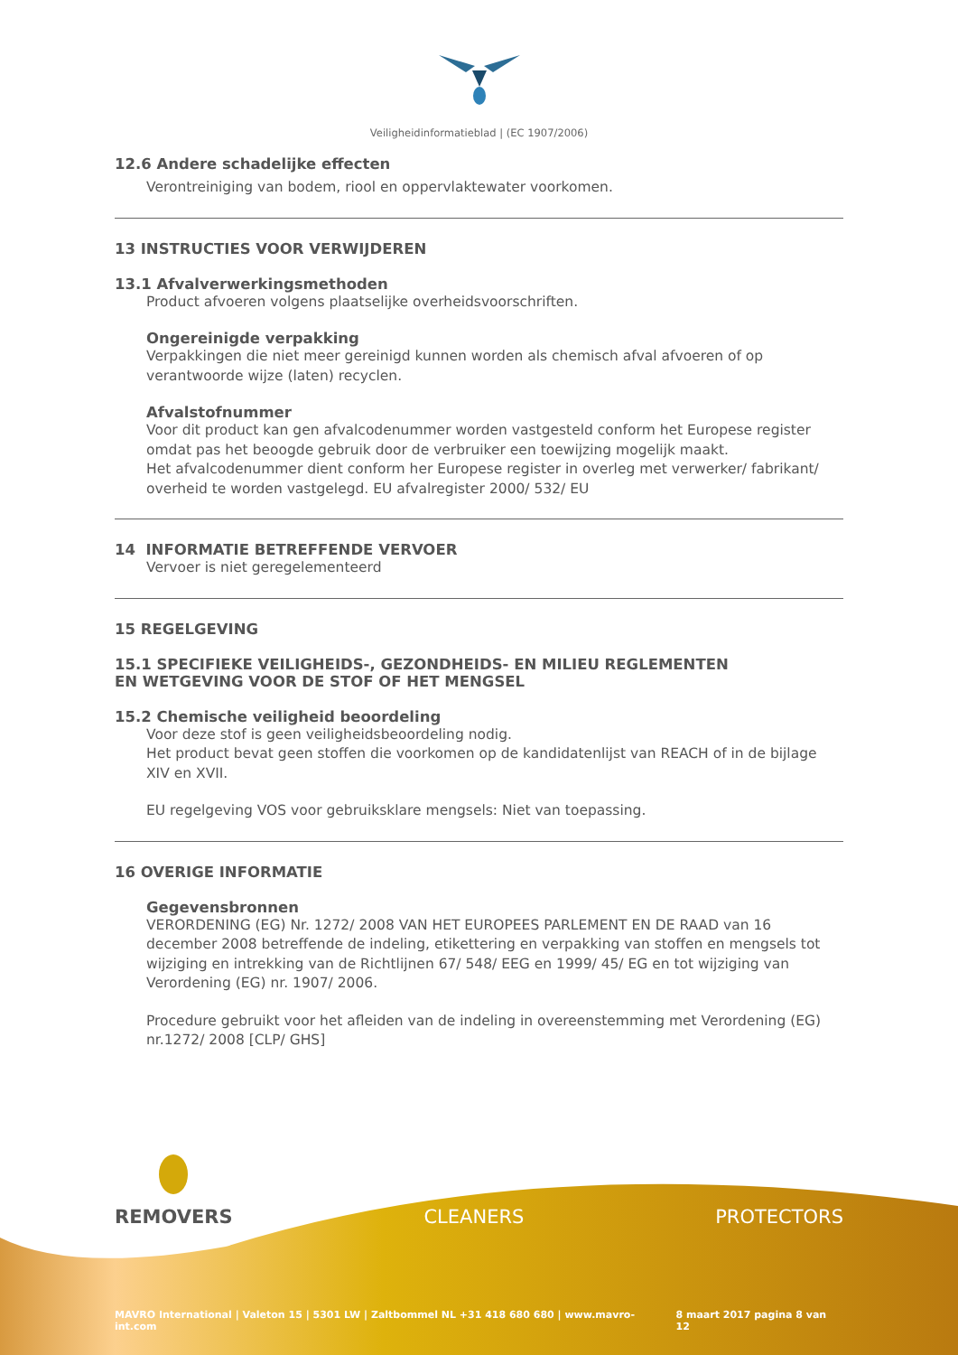Veiligheidinformatieblad | (EC 1907/2006)
12.6 Andere schadelijke effecten
Verontreiniging van bodem, riool en oppervlaktewater voorkomen.
13 INSTRUCTIES VOOR VERWIJDEREN
13.1 Afvalverwerkingsmethoden
Product afvoeren volgens plaatselijke overheidsvoorschriften.
Ongereinigde verpakking
Verpakkingen die niet meer gereinigd kunnen worden als chemisch afval afvoeren of op verantwoorde wijze (laten) recyclen.
Afvalstofnummer
Voor dit product kan gen afvalcodenummer worden vastgesteld conform het Europese register omdat pas het beoogde gebruik door de verbruiker een toewijzing mogelijk maakt.
Het afvalcodenummer dient conform her Europese register in overleg met verwerker/ fabrikant/ overheid te worden vastgelegd. EU afvalregister 2000/ 532/ EU
14 INFORMATIE BETREFFENDE VERVOER
Vervoer is niet geregelementeerd
15 REGELGEVING
15.1 SPECIFIEKE VEILIGHEIDS-, GEZONDHEIDS- EN MILIEU REGLEMENTEN
EN WETGEVING VOOR DE STOF OF HET MENGSEL
15.2 Chemische veiligheid beoordeling
Voor deze stof is geen veiligheidsbeoordeling nodig.
Het product bevat geen stoffen die voorkomen op de kandidatenlijst van REACH of in de bijlage XIV en XVII.
EU regelgeving VOS voor gebruiksklare mengsels: Niet van toepassing.
16 OVERIGE INFORMATIE
Gegevensbronnen
VERORDENING (EG) Nr. 1272/ 2008 VAN HET EUROPEES PARLEMENT EN DE RAAD van 16 december 2008 betreffende de indeling, etikettering en verpakking van stoffen en mengsels tot wijziging en intrekking van de Richtlijnen 67/ 548/ EEG en 1999/ 45/ EG en tot wijziging van Verordening (EG) nr. 1907/ 2006.
Procedure gebruikt voor het afleiden van de indeling in overeenstemming met Verordening (EG) nr.1272/ 2008 [CLP/ GHS]
REMOVERS CLEANERS PROTECTORS
MAVRO International | Valeton 15 | 5301 LW | Zaltbommel NL +31 418 680 680 | www.mavro-int.com 8 maart 2017 pagina 8 van 12